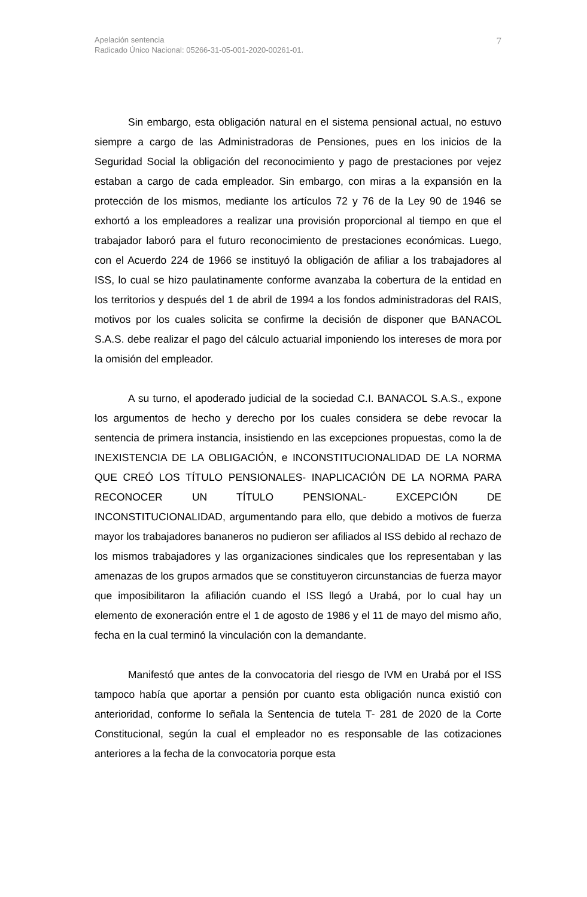Apelación sentencia
Radicado Único Nacional: 05266-31-05-001-2020-00261-01.
7
Sin embargo, esta obligación natural en el sistema pensional actual, no estuvo siempre a cargo de las Administradoras de Pensiones, pues en los inicios de la Seguridad Social la obligación del reconocimiento y pago de prestaciones por vejez estaban a cargo de cada empleador. Sin embargo, con miras a la expansión en la protección de los mismos, mediante los artículos 72 y 76 de la Ley 90 de 1946 se exhortó a los empleadores a realizar una provisión proporcional al tiempo en que el trabajador laboró para el futuro reconocimiento de prestaciones económicas. Luego, con el Acuerdo 224 de 1966 se instituyó la obligación de afiliar a los trabajadores al ISS, lo cual se hizo paulatinamente conforme avanzaba la cobertura de la entidad en los territorios y después del 1 de abril de 1994 a los fondos administradoras del RAIS, motivos por los cuales solicita se confirme la decisión de disponer que BANACOL S.A.S. debe realizar el pago del cálculo actuarial imponiendo los intereses de mora por la omisión del empleador.
A su turno, el apoderado judicial de la sociedad C.I. BANACOL S.A.S., expone los argumentos de hecho y derecho por los cuales considera se debe revocar la sentencia de primera instancia, insistiendo en las excepciones propuestas, como la de INEXISTENCIA DE LA OBLIGACIÓN, e INCONSTITUCIONALIDAD DE LA NORMA QUE CREÓ LOS TÍTULO PENSIONALES- INAPLICACIÓN DE LA NORMA PARA RECONOCER UN TÍTULO PENSIONAL- EXCEPCIÓN DE INCONSTITUCIONALIDAD, argumentando para ello, que debido a motivos de fuerza mayor los trabajadores bananeros no pudieron ser afiliados al ISS debido al rechazo de los mismos trabajadores y las organizaciones sindicales que los representaban y las amenazas de los grupos armados que se constituyeron circunstancias de fuerza mayor que imposibilitaron la afiliación cuando el ISS llegó a Urabá, por lo cual hay un elemento de exoneración entre el 1 de agosto de 1986 y el 11 de mayo del mismo año, fecha en la cual terminó la vinculación con la demandante.
Manifestó que antes de la convocatoria del riesgo de IVM en Urabá por el ISS tampoco había que aportar a pensión por cuanto esta obligación nunca existió con anterioridad, conforme lo señala la Sentencia de tutela T- 281 de 2020 de la Corte Constitucional, según la cual el empleador no es responsable de las cotizaciones anteriores a la fecha de la convocatoria porque esta